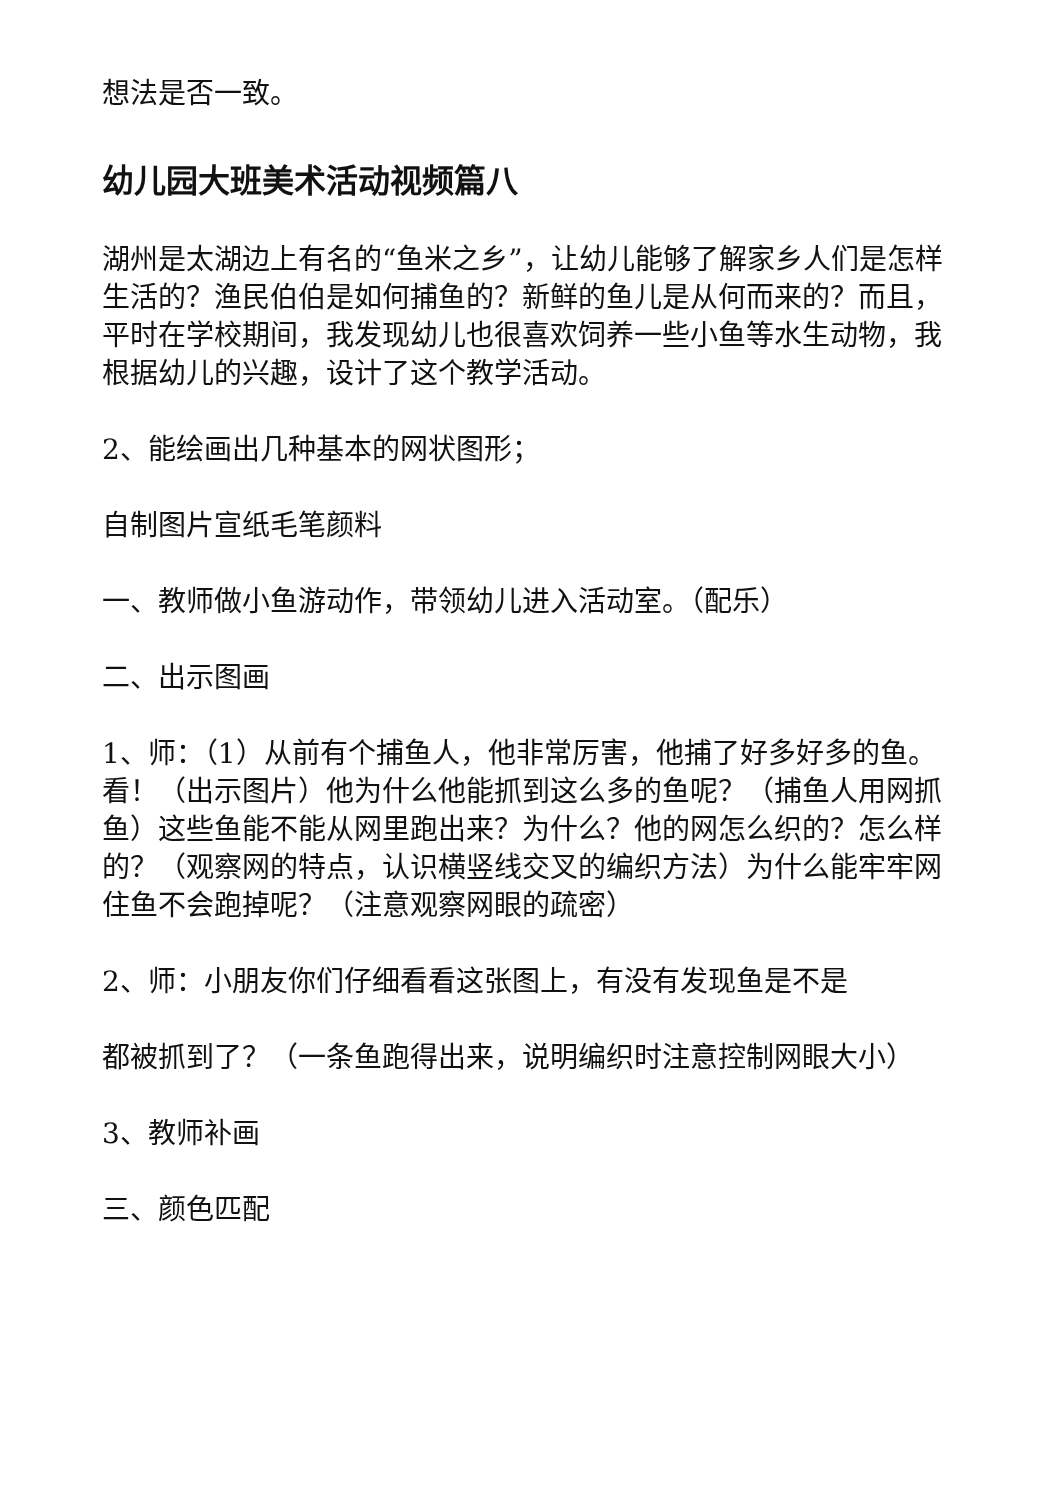想法是否一致。
幼儿园大班美术活动视频篇八
湖州是太湖边上有名的“鱼米之乡”，让幼儿能够了解家乡人们是怎样生活的？渔民伯伯是如何捕鱼的？新鲜的鱼儿是从何而来的？而且，平时在学校期间，我发现幼儿也很喜欢饲养一些小鱼等水生动物，我根据幼儿的兴趣，设计了这个教学活动。
2、能绘画出几种基本的网状图形；
自制图片宣纸毛笔颜料
一、教师做小鱼游动作，带领幼儿进入活动室。（配乐）
二、出示图画
1、师：（1）从前有个捕鱼人，他非常厉害，他捕了好多好多的鱼。看！（出示图片）他为什么他能抓到这么多的鱼呢？（捕鱼人用网抓鱼）这些鱼能不能从网里跑出来？为什么？他的网怎么织的？怎么样的？（观察网的特点，认识横竖线交叉的编织方法）为什么能牢牢网住鱼不会跑掉呢？（注意观察网眼的疏密）
2、师：小朋友你们仔细看看这张图上，有没有发现鱼是不是
都被抓到了？（一条鱼跑得出来，说明编织时注意控制网眼大小）
3、教师补画
三、颜色匹配